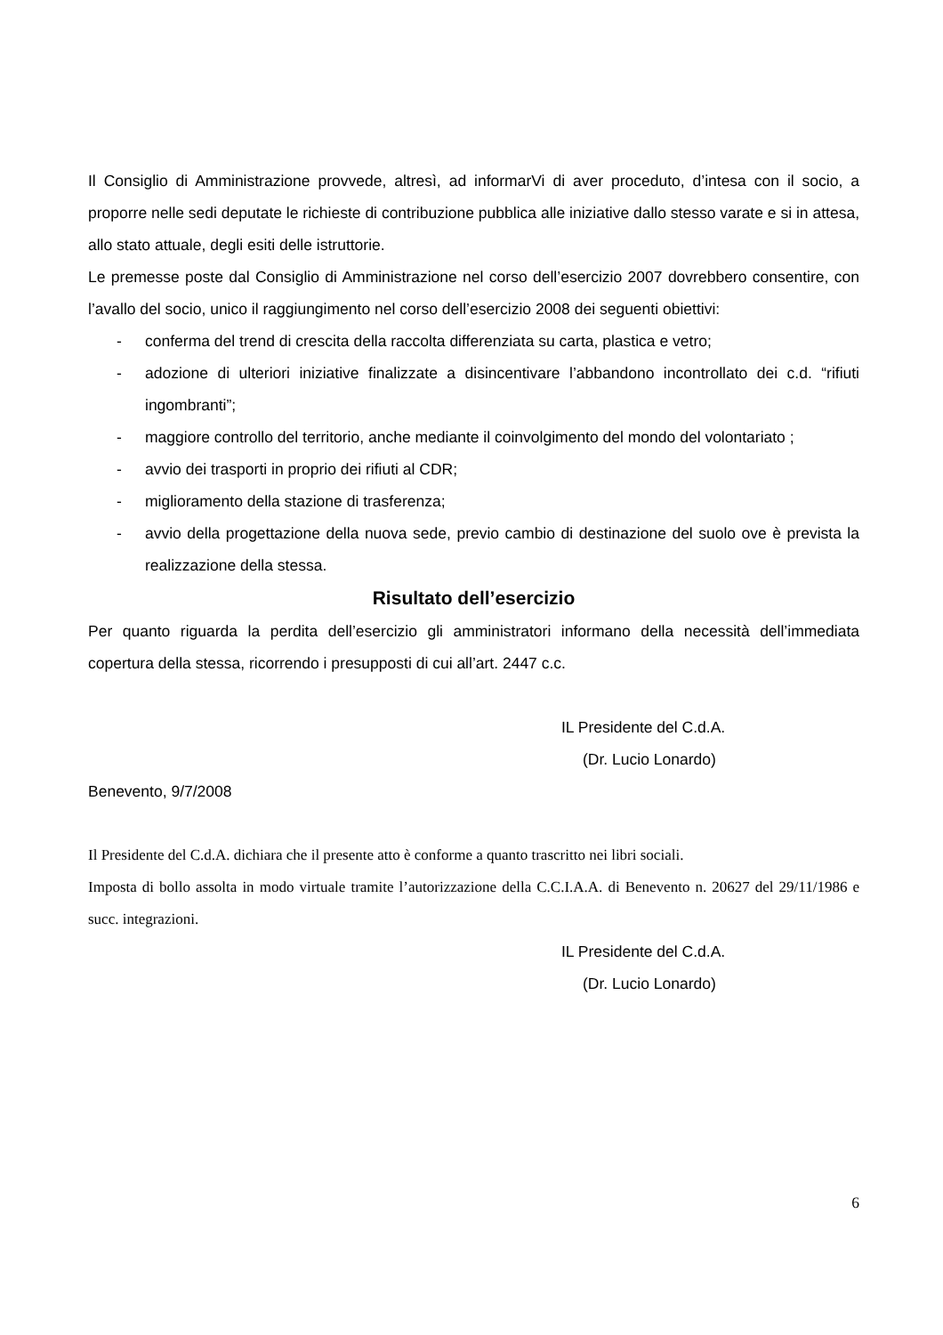Il Consiglio di Amministrazione provvede, altresì, ad informarVi di aver proceduto, d’intesa con il socio, a proporre nelle sedi deputate le richieste di contribuzione pubblica alle iniziative dallo stesso varate e si in attesa, allo stato attuale, degli esiti delle istruttorie.
Le premesse poste dal Consiglio di Amministrazione nel corso dell’esercizio 2007 dovrebbero consentire, con l’avallo del socio, unico il raggiungimento nel corso dell’esercizio 2008 dei seguenti obiettivi:
- conferma del trend di crescita della raccolta differenziata su carta, plastica e vetro;
- adozione di ulteriori iniziative finalizzate a disincentivare l’abbandono incontrollato dei c.d. “rifiuti ingombranti”;
- maggiore controllo del territorio, anche mediante il coinvolgimento del mondo del volontariato ;
- avvio dei trasporti in proprio dei rifiuti al CDR;
- miglioramento della stazione di trasferenza;
- avvio della progettazione della nuova sede, previo cambio di destinazione del suolo ove è prevista la realizzazione della stessa.
Risultato dell’esercizio
Per quanto riguarda la perdita dell’esercizio gli amministratori informano della necessità dell’immediata copertura della stessa, ricorrendo i presupposti di cui all’art. 2447 c.c.
IL Presidente del C.d.A.
(Dr. Lucio Lonardo)
Benevento, 9/7/2008
Il Presidente del C.d.A. dichiara che il presente atto è conforme a quanto trascritto nei libri sociali.
Imposta di bollo assolta in modo virtuale tramite l’autorizzazione della C.C.I.A.A. di Benevento n. 20627 del 29/11/1986 e succ. integrazioni.
IL Presidente del C.d.A.
(Dr. Lucio Lonardo)
6